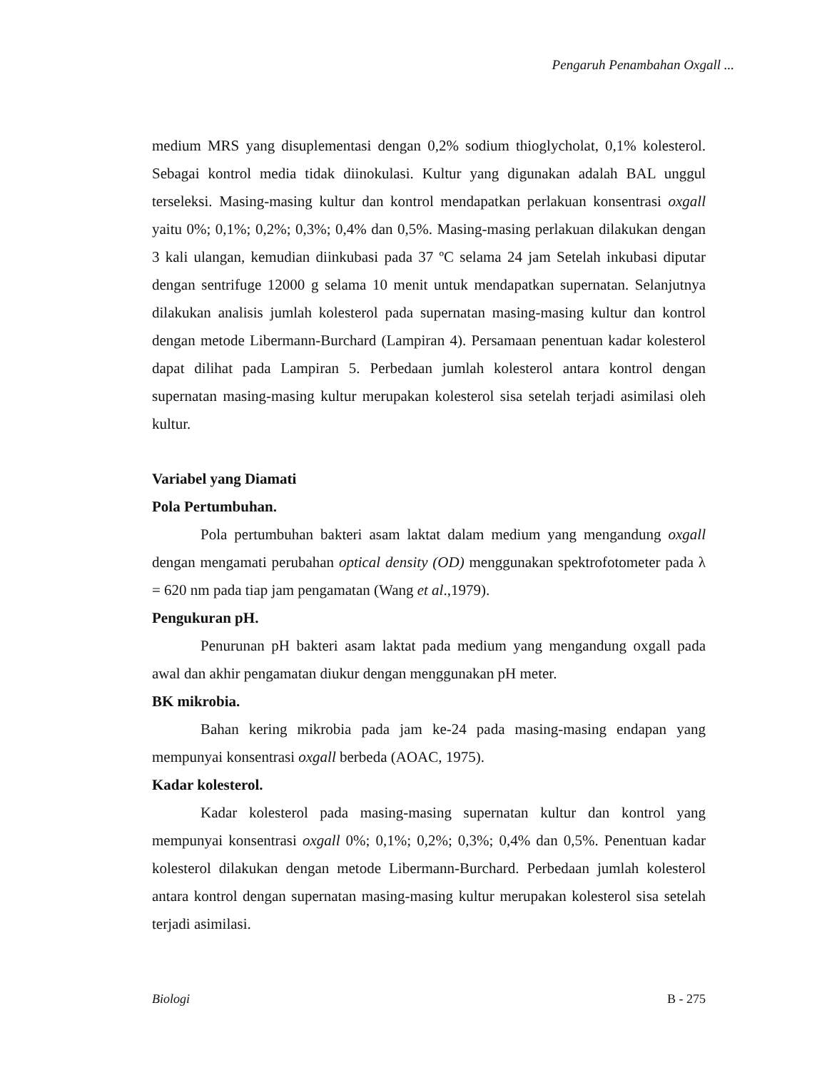Pengaruh Penambahan Oxgall ...
medium MRS yang disuplementasi dengan 0,2% sodium thioglycholat, 0,1% kolesterol. Sebagai kontrol media tidak diinokulasi. Kultur yang digunakan adalah BAL unggul terseleksi. Masing-masing kultur dan kontrol mendapatkan perlakuan konsentrasi oxgall yaitu 0%; 0,1%; 0,2%; 0,3%; 0,4% dan 0,5%. Masing-masing perlakuan dilakukan dengan 3 kali ulangan, kemudian diinkubasi pada 37 ºC selama 24 jam Setelah inkubasi diputar dengan sentrifuge 12000 g selama 10 menit untuk mendapatkan supernatan. Selanjutnya dilakukan analisis jumlah kolesterol pada supernatan masing-masing kultur dan kontrol dengan metode Libermann-Burchard (Lampiran 4). Persamaan penentuan kadar kolesterol dapat dilihat pada Lampiran 5. Perbedaan jumlah kolesterol antara kontrol dengan supernatan masing-masing kultur merupakan kolesterol sisa setelah terjadi asimilasi oleh kultur.
Variabel yang Diamati
Pola Pertumbuhan.
Pola pertumbuhan bakteri asam laktat dalam medium yang mengandung oxgall dengan mengamati perubahan optical density (OD) menggunakan spektrofotometer pada λ = 620 nm pada tiap jam pengamatan (Wang et al.,1979).
Pengukuran pH.
Penurunan pH bakteri asam laktat pada medium yang mengandung oxgall pada awal dan akhir pengamatan diukur dengan menggunakan pH meter.
BK mikrobia.
Bahan kering mikrobia pada jam ke-24 pada masing-masing endapan yang mempunyai konsentrasi oxgall berbeda (AOAC, 1975).
Kadar kolesterol.
Kadar kolesterol pada masing-masing supernatan kultur dan kontrol yang mempunyai konsentrasi oxgall 0%; 0,1%; 0,2%; 0,3%; 0,4% dan 0,5%. Penentuan kadar kolesterol dilakukan dengan metode Libermann-Burchard. Perbedaan jumlah kolesterol antara kontrol dengan supernatan masing-masing kultur merupakan kolesterol sisa setelah terjadi asimilasi.
Biologi B - 275